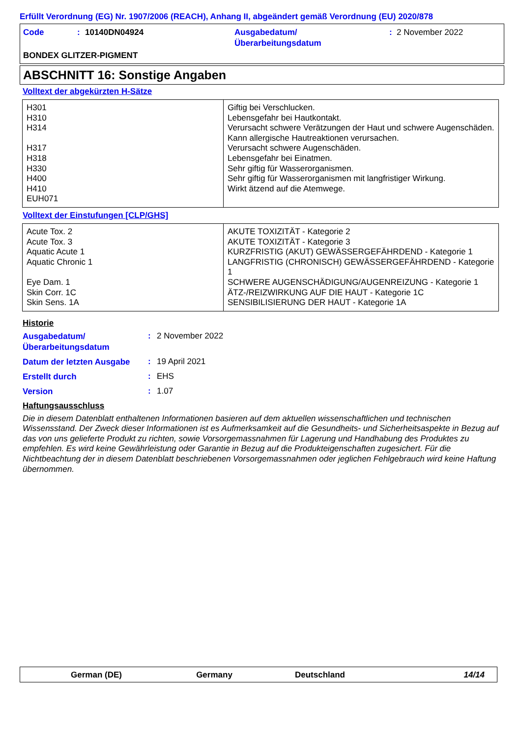Erfüllt Verordnung (EG) Nr. 1907/2006 (REACH), Anhang II, abgeändert gemäß Verordnung (EU) 2020/878
Code : 10140DN04924 Ausgabedatum/
Überarbeitungsdatum
: 2 November 2022
BONDEX GLITZER-PIGMENT
ABSCHNITT 16: Sonstige Angaben
Volltext der abgekürzten H-Sätze
| H301 H310 H314 H317 H318 H330 H400 H410 EUH071 | Giftig bei Verschlucken. Lebensgefahr bei Hautkontakt. Verursacht schwere Verätzungen der Haut und schwere Augenschäden. Kann allergische Hautreaktionen verursachen. Verursacht schwere Augenschäden. Lebensgefahr bei Einatmen. Sehr giftig für Wasserorganismen. Sehr giftig für Wasserorganismen mit langfristiger Wirkung. Wirkt ätzend auf die Atemwege. |
Volltext der Einstufungen [CLP/GHS]
| Acute Tox. 2 Acute Tox. 3 Aquatic Acute 1 Aquatic Chronic 1 Eye Dam. 1 Skin Corr. 1C Skin Sens. 1A | AKUTE TOXIZITÄT - Kategorie 2 AKUTE TOXIZITÄT - Kategorie 3 KURZFRISTIG (AKUT) GEWÄSSERGEFÄHRDEND - Kategorie 1 LANGFRISTIG (CHRONISCH) GEWÄSSERGEFÄHRDEND - Kategorie 1 SCHWERE AUGENSCHÄDIGUNG/AUGENREIZUNG - Kategorie 1 ÄTZ-/REIZWIRKUNG AUF DIE HAUT - Kategorie 1C SENSIBILISIERUNG DER HAUT - Kategorie 1A |
Historie
Ausgabedatum/
Überarbeitungsdatum
: 2 November 2022
Datum der letzten Ausgabe
: 19 April 2021
Erstellt durch
: EHS
Version
: 1.07
Haftungsausschluss
Die in diesem Datenblatt enthaltenen Informationen basieren auf dem aktuellen wissenschaftlichen und technischen Wissensstand. Der Zweck dieser Informationen ist es Aufmerksamkeit auf die Gesundheits- und Sicherheitsaspekte in Bezug auf das von uns gelieferte Produkt zu richten, sowie Vorsorgemassnahmen für Lagerung und Handhabung des Produktes zu empfehlen. Es wird keine Gewährleistung oder Garantie in Bezug auf die Produkteigenschaften zugesichert. Für die Nichtbeachtung der in diesem Datenblatt beschriebenen Vorsorgemassnahmen oder jeglichen Fehlgebrauch wird keine Haftung übernommen.
German (DE) Germany Deutschland 14/14